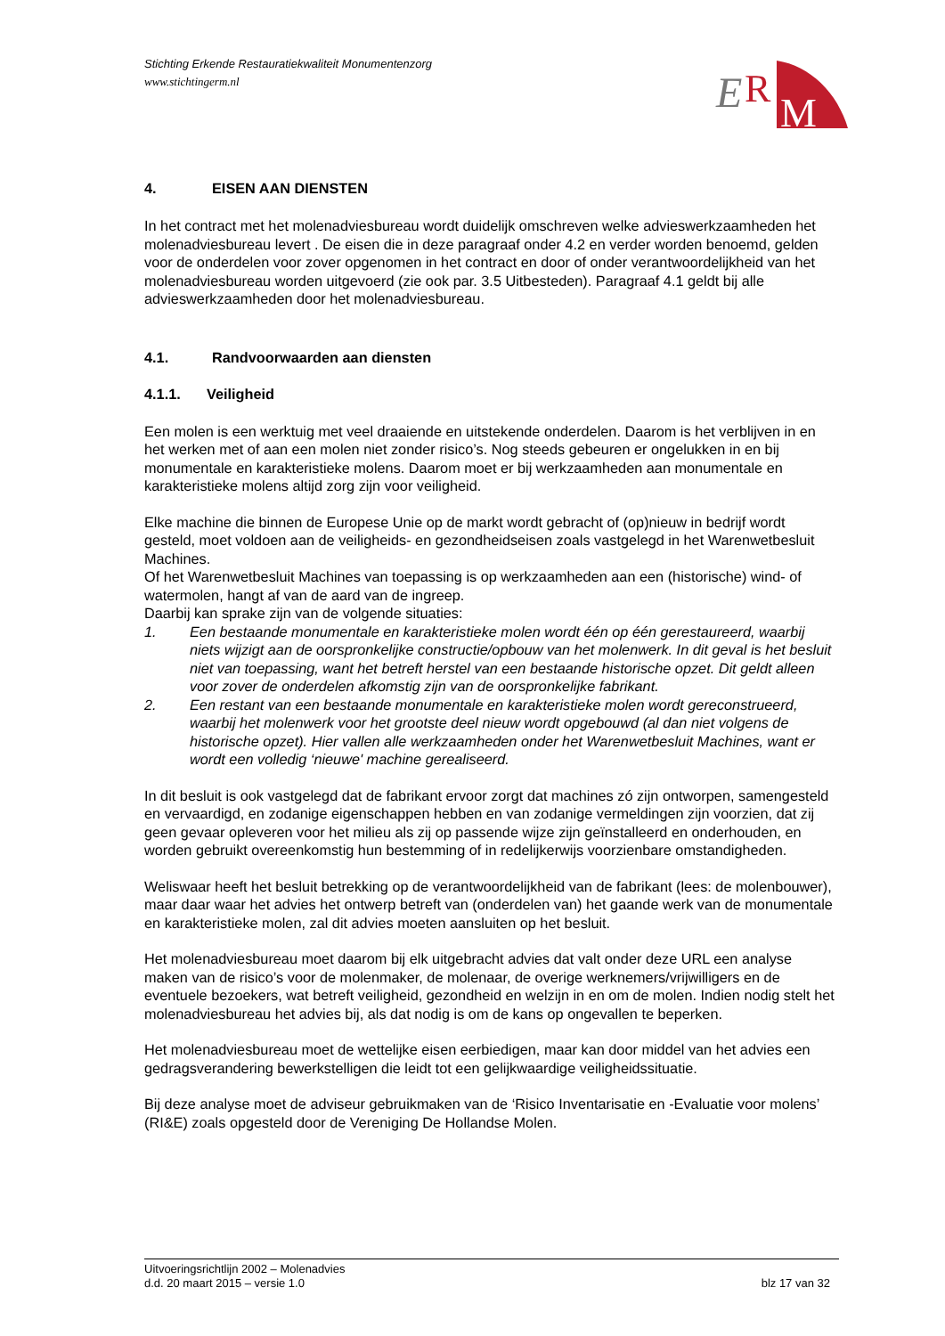E
R
M
Stichting Erkende Restauratiekwaliteit Monumentenzorg
www.stichtingerm.nl
4. EISEN AAN DIENSTEN
In het contract met het molenadviesbureau wordt duidelijk omschreven welke advieswerkzaamheden het molenadviesbureau levert . De eisen die in deze paragraaf onder 4.2 en verder worden benoemd, gelden voor de onderdelen voor zover opgenomen in het contract en door of onder verantwoordelijkheid van het molenadviesbureau worden uitgevoerd (zie ook par. 3.5 Uitbesteden). Paragraaf 4.1 geldt bij alle advieswerkzaamheden door het molenadviesbureau.
4.1. Randvoorwaarden aan diensten
4.1.1. Veiligheid
Een molen is een werktuig met veel draaiende en uitstekende onderdelen. Daarom is het verblijven in en het werken met of aan een molen niet zonder risico’s. Nog steeds gebeuren er ongelukken in en bij monumentale en karakteristieke molens. Daarom moet er bij werkzaamheden aan monumentale en karakteristieke molens altijd zorg zijn voor veiligheid.
Elke machine die binnen de Europese Unie op de markt wordt gebracht of (op)nieuw in bedrijf wordt gesteld, moet voldoen aan de veiligheids- en gezondheidseisen zoals vastgelegd in het Warenwetbesluit Machines.
Of het Warenwetbesluit Machines van toepassing is op werkzaamheden aan een (historische) wind- of watermolen, hangt af van de aard van de ingreep.
Daarbij kan sprake zijn van de volgende situaties:
1. Een bestaande monumentale en karakteristieke molen wordt één op één gerestaureerd, waarbij niets wijzigt aan de oorspronkelijke constructie/opbouw van het molenwerk. In dit geval is het besluit niet van toepassing, want het betreft herstel van een bestaande historische opzet. Dit geldt alleen voor zover de onderdelen afkomstig zijn van de oorspronkelijke fabrikant.
2. Een restant van een bestaande monumentale en karakteristieke molen wordt gereconstrueerd, waarbij het molenwerk voor het grootste deel nieuw wordt opgebouwd (al dan niet volgens de historische opzet). Hier vallen alle werkzaamheden onder het Warenwetbesluit Machines, want er wordt een volledig ‘nieuwe' machine gerealiseerd.
In dit besluit is ook vastgelegd dat de fabrikant ervoor zorgt dat machines zó zijn ontworpen, samengesteld en vervaardigd, en zodanige eigenschappen hebben en van zodanige vermeldingen zijn voorzien, dat zij geen gevaar opleveren voor het milieu als zij op passende wijze zijn geïnstalleerd en onderhouden, en worden gebruikt overeenkomstig hun bestemming of in redelijkerwijs voorzienbare omstandigheden.
Weliswaar heeft het besluit betrekking op de verantwoordelijkheid van de fabrikant (lees: de molenbouwer), maar daar waar het advies het ontwerp betreft van (onderdelen van) het gaande werk van de monumentale en karakteristieke molen, zal dit advies moeten aansluiten op het besluit.
Het molenadviesbureau moet daarom bij elk uitgebracht advies dat valt onder deze URL een analyse maken van de risico’s voor de molenmaker, de molenaar, de overige werknemers/vrijwilligers en de eventuele bezoekers, wat betreft veiligheid, gezondheid en welzijn in en om de molen. Indien nodig stelt het molenadviesbureau het advies bij, als dat nodig is om de kans op ongevallen te beperken.
Het molenadviesbureau moet de wettelijke eisen eerbiedigen, maar kan door middel van het advies een gedragsverandering bewerkstelligen die leidt tot een gelijkwaardige veiligheidssituatie.
Bij deze analyse moet de adviseur gebruikmaken van de ‘Risico Inventarisatie en -Evaluatie voor molens’ (RI&E) zoals opgesteld door de Vereniging De Hollandse Molen.
Uitvoeringsrichtlijn 2002 – Molenadvies
d.d. 20 maart 2015 – versie 1.0 blz 17 van 32